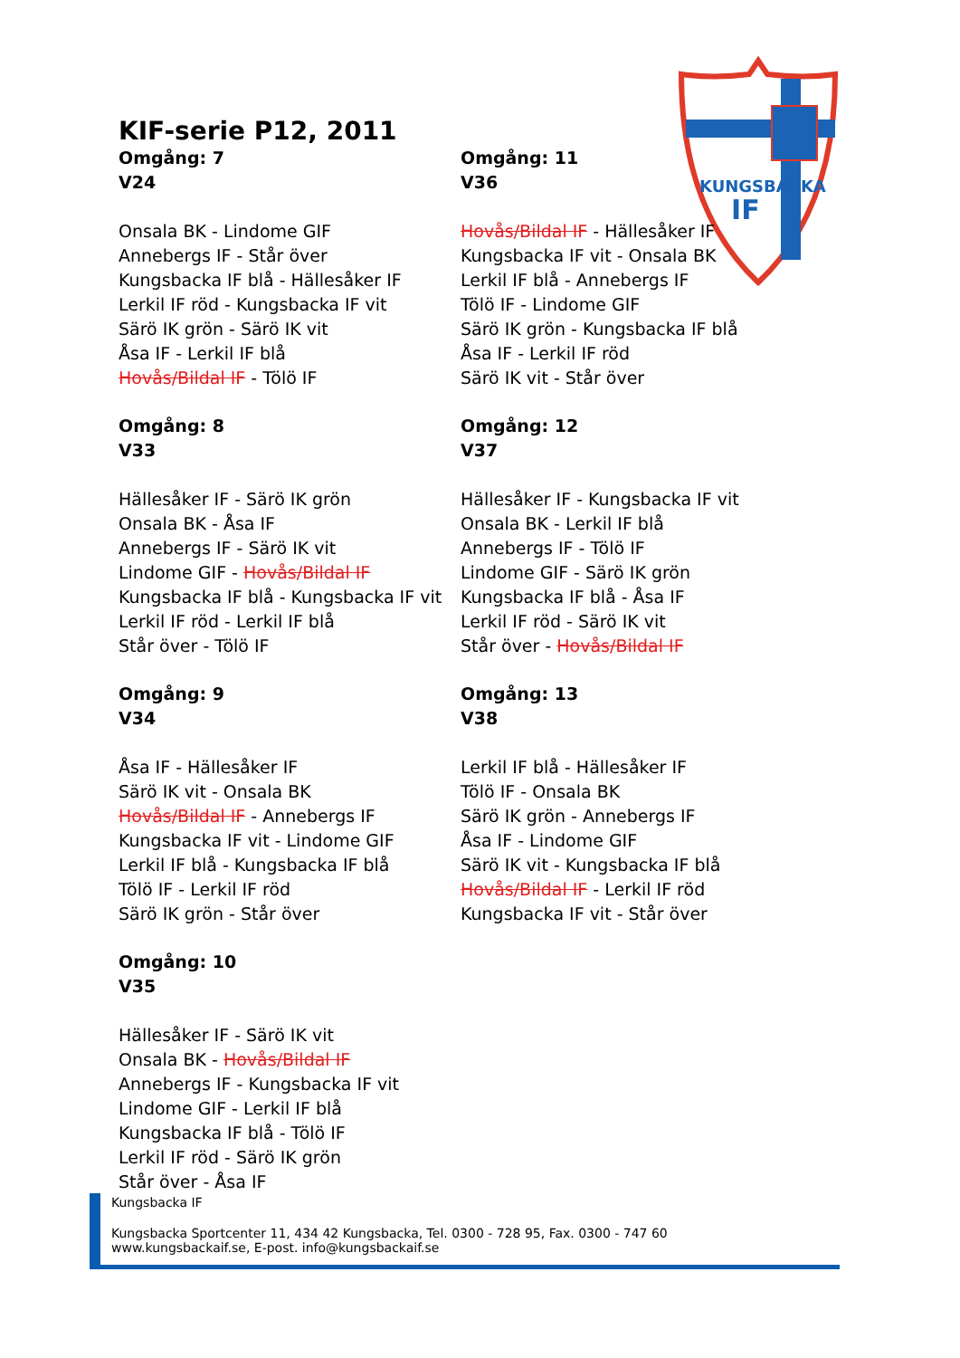KUNGSBACKA
IF
KIF-serie P12, 2011
Omgång: 7
V24
Onsala BK - Lindome GIF
Annebergs IF - Står över
Kungsbacka IF blå - Hällesåker IF
Lerkil IF röd - Kungsbacka IF vit
Särö IK grön - Särö IK vit
Åsa IF - Lerkil IF blå
Hovås/Bildal IF - Tölö IF
Omgång: 8
V33
Hällesåker IF - Särö IK grön
Onsala BK - Åsa IF
Annebergs IF - Särö IK vit
Lindome GIF - Hovås/Bildal IF
Kungsbacka IF blå - Kungsbacka IF vit
Lerkil IF röd - Lerkil IF blå
Står över - Tölö IF
Omgång: 9
V34
Åsa IF - Hällesåker IF
Särö IK vit - Onsala BK
Hovås/Bildal IF - Annebergs IF
Kungsbacka IF vit - Lindome GIF
Lerkil IF blå - Kungsbacka IF blå
Tölö IF - Lerkil IF röd
Särö IK grön - Står över
Omgång: 10
V35
Hällesåker IF - Särö IK vit
Onsala BK - Hovås/Bildal IF
Annebergs IF - Kungsbacka IF vit
Lindome GIF - Lerkil IF blå
Kungsbacka IF blå - Tölö IF
Lerkil IF röd - Särö IK grön
Står över - Åsa IF
Omgång: 11
V36
Hovås/Bildal IF - Hällesåker IF
Kungsbacka IF vit - Onsala BK
Lerkil IF blå - Annebergs IF
Tölö IF - Lindome GIF
Särö IK grön - Kungsbacka IF blå
Åsa IF - Lerkil IF röd
Särö IK vit - Står över
Omgång: 12
V37
Hällesåker IF - Kungsbacka IF vit
Onsala BK - Lerkil IF blå
Annebergs IF - Tölö IF
Lindome GIF - Särö IK grön
Kungsbacka IF blå - Åsa IF
Lerkil IF röd - Särö IK vit
Står över - Hovås/Bildal IF
Omgång: 13
V38
Lerkil IF blå - Hällesåker IF
Tölö IF - Onsala BK
Särö IK grön - Annebergs IF
Åsa IF - Lindome GIF
Särö IK vit - Kungsbacka IF blå
Hovås/Bildal IF - Lerkil IF röd
Kungsbacka IF vit - Står över
Kungsbacka IF
Kungsbacka Sportcenter 11, 434 42 Kungsbacka, Tel. 0300 - 728 95, Fax. 0300 - 747 60
www.kungsbackaif.se, E-post. info@kungsbackaif.se